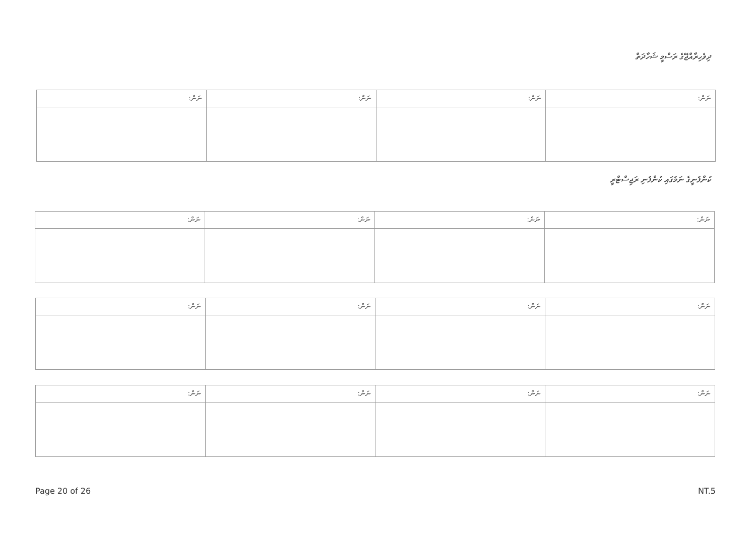ދިވެހިރާއްޖޭގެ ރަސްމީ ޝަހާދަތް
| ނަން: | ނަން: | ނަން: | ނަން: |
ކުންފުނީގެ ނަމުގައި ކުންފުނި ރަޖިސްޓްރީ
| ނަން: | ނަން: | ނަން: | ނަން: |
| ނަން: | ނަން: | ނަން: | ނަން: |
| ނަން: | ނަން: | ނަން: | ނަން: |
Page 20 of 26 NT.5